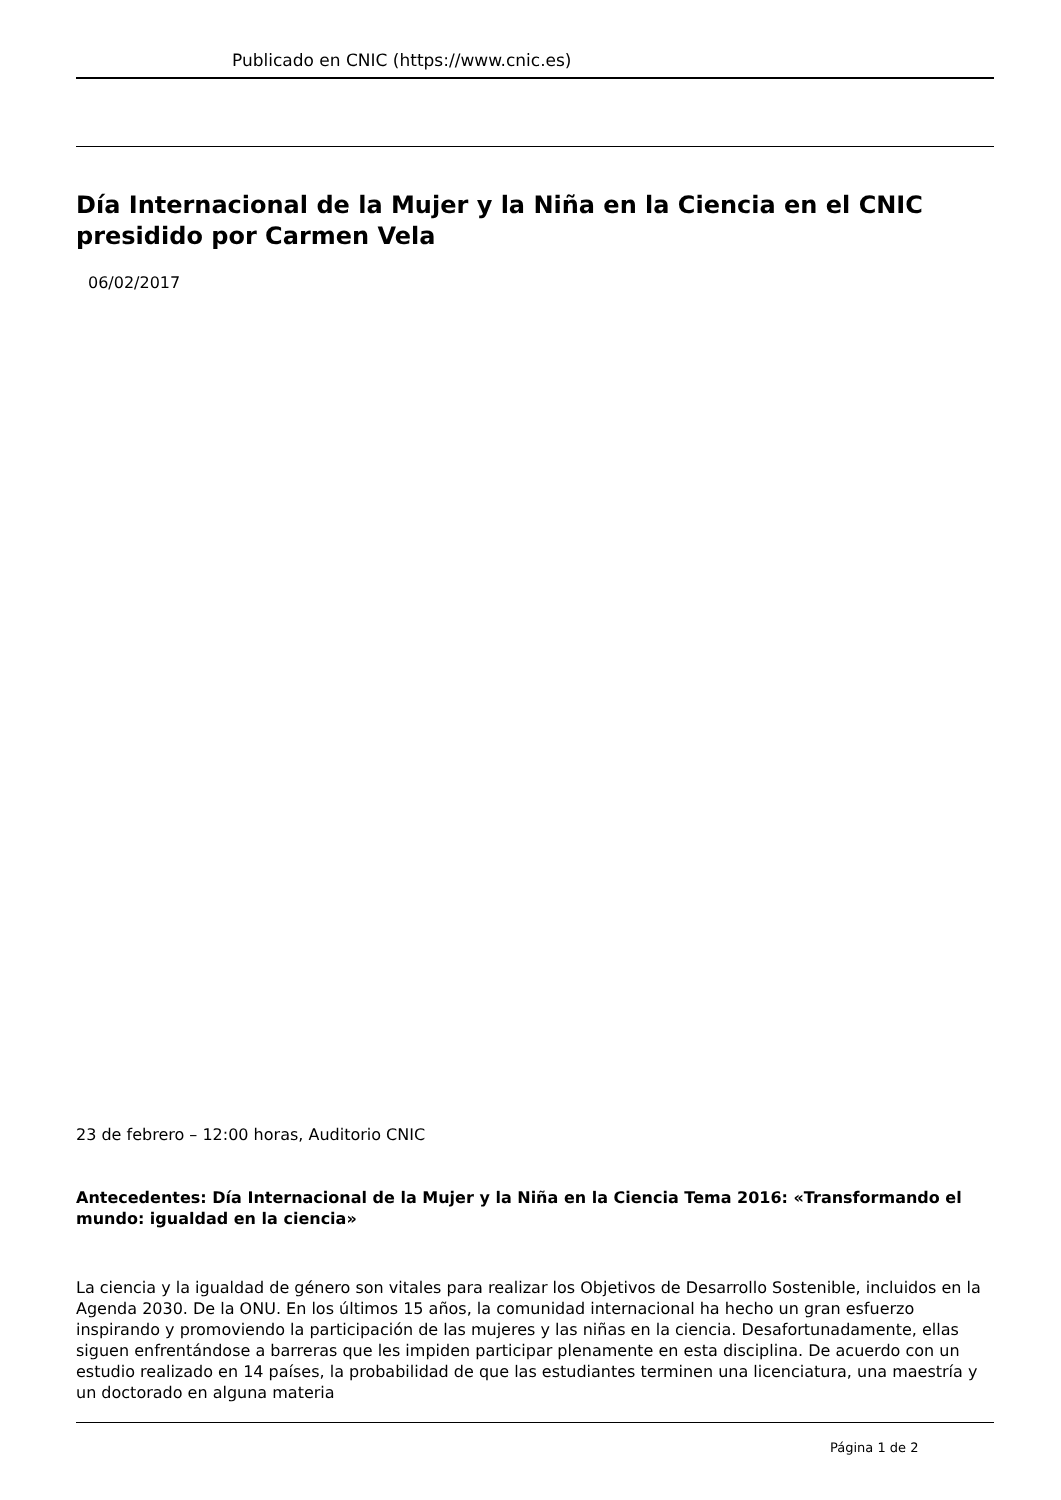Publicado en CNIC (https://www.cnic.es)
Día Internacional de la Mujer y la Niña en la Ciencia en el CNIC presidido por Carmen Vela
06/02/2017
23 de febrero – 12:00 horas, Auditorio CNIC
Antecedentes: Día Internacional de la Mujer y la Niña en la Ciencia Tema 2016: «Transformando el mundo: igualdad en la ciencia»
La ciencia y la igualdad de género son vitales para realizar los Objetivos de Desarrollo Sostenible, incluidos en la Agenda 2030. De la ONU. En los últimos 15 años, la comunidad internacional ha hecho un gran esfuerzo inspirando y promoviendo la participación de las mujeres y las niñas en la ciencia. Desafortunadamente, ellas siguen enfrentándose a barreras que les impiden participar plenamente en esta disciplina. De acuerdo con un estudio realizado en 14 países, la probabilidad de que las estudiantes terminen una licenciatura, una maestría y un doctorado en alguna materia
Página 1 de 2